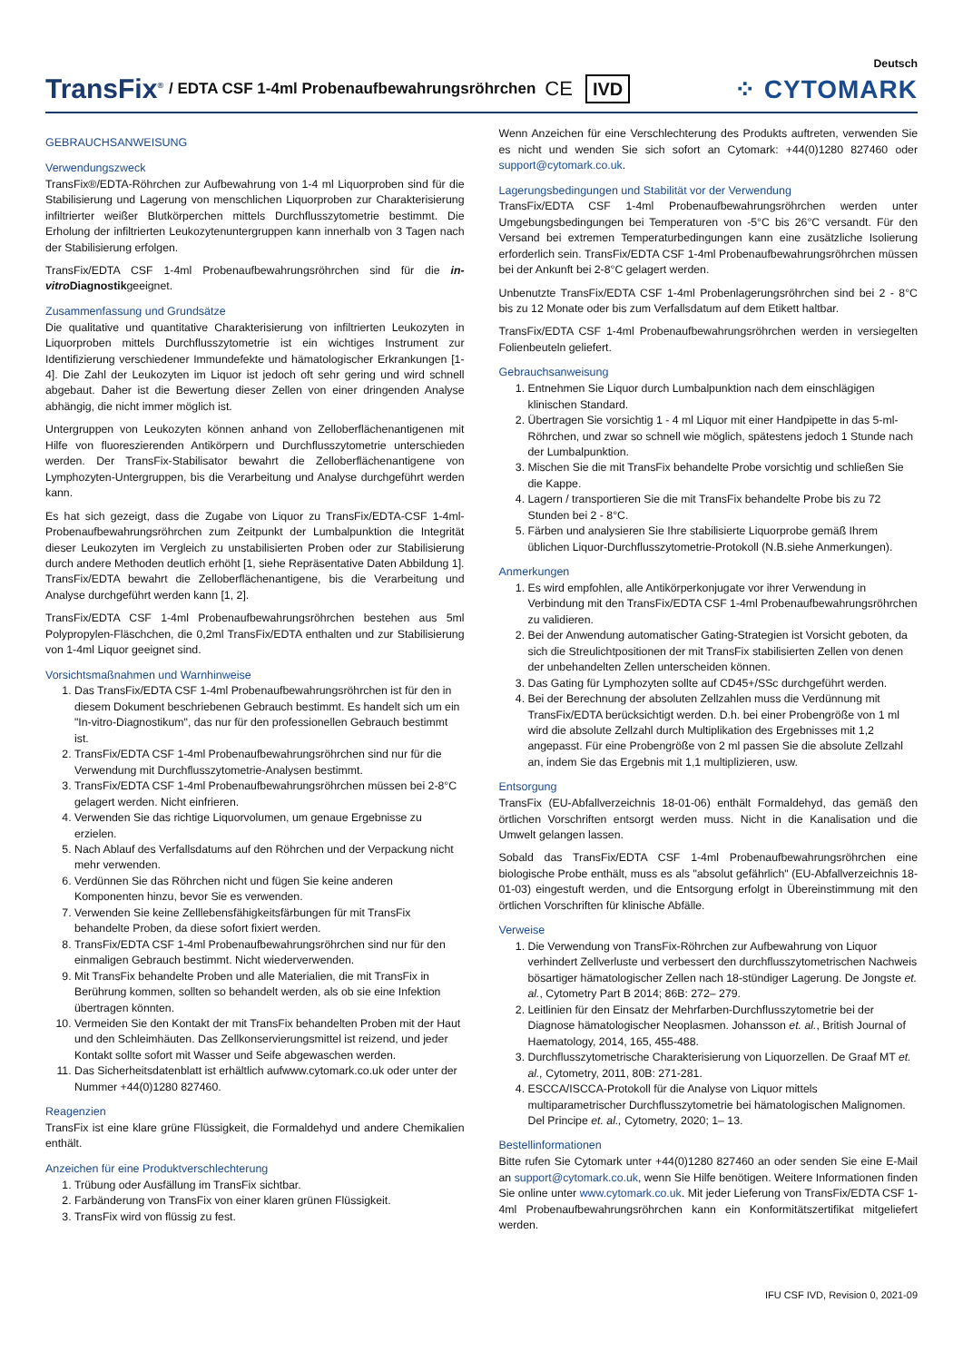TransFix<sup>®</sup> / EDTA CSF 1-4ml Probenaufbewahrungsröhrchen CE IVD
Deutsch
⁘ CYTOMARK
GEBRAUCHSANWEISUNG
Verwendungszweck
TransFix®/EDTA-Röhrchen zur Aufbewahrung von 1-4 ml Liquorproben sind für die Stabilisierung und Lagerung von menschlichen Liquorproben zur Charakterisierung infiltrierter weißer Blutkörperchen mittels Durchflusszytometrie bestimmt. Die Erholung der infiltrierten Leukozytenuntergruppen kann innerhalb von 3 Tagen nach der Stabilisierung erfolgen.
TransFix/EDTA CSF 1-4ml Probenaufbewahrungsröhrchen sind für die in-vitro Diagnostikgeeignet.
Zusammenfassung und Grundsätze
Die qualitative und quantitative Charakterisierung von infiltrierten Leukozyten in Liquorproben mittels Durchflusszytometrie ist ein wichtiges Instrument zur Identifizierung verschiedener Immundefekte und hämatologischer Erkrankungen [1-4]. Die Zahl der Leukozyten im Liquor ist jedoch oft sehr gering und wird schnell abgebaut. Daher ist die Bewertung dieser Zellen von einer dringenden Analyse abhängig, die nicht immer möglich ist.
Untergruppen von Leukozyten können anhand von Zelloberflächenantigenen mit Hilfe von fluoreszierenden Antikörpern und Durchflusszytometrie unterschieden werden. Der TransFix-Stabilisator bewahrt die Zelloberflächenantigene von Lymphozyten-Untergruppen, bis die Verarbeitung und Analyse durchgeführt werden kann.
Es hat sich gezeigt, dass die Zugabe von Liquor zu TransFix/EDTA-CSF 1-4ml-Probenaufbewahrungsröhrchen zum Zeitpunkt der Lumbalpunktion die Integrität dieser Leukozyten im Vergleich zu unstabilisierten Proben oder zur Stabilisierung durch andere Methoden deutlich erhöht [1, siehe Repräsentative Daten Abbildung 1]. TransFix/EDTA bewahrt die Zelloberflächenantigene, bis die Verarbeitung und Analyse durchgeführt werden kann [1, 2].
TransFix/EDTA CSF 1-4ml Probenaufbewahrungsröhrchen bestehen aus 5ml Polypropylen-Fläschchen, die 0,2ml TransFix/EDTA enthalten und zur Stabilisierung von 1-4ml Liquor geeignet sind.
Vorsichtsmaßnahmen und Warnhinweise
1. Das TransFix/EDTA CSF 1-4ml Probenaufbewahrungsröhrchen ist für den in diesem Dokument beschriebenen Gebrauch bestimmt. Es handelt sich um ein "In-vitro-Diagnostikum", das nur für den professionellen Gebrauch bestimmt ist.
2. TransFix/EDTA CSF 1-4ml Probenaufbewahrungsröhrchen sind nur für die Verwendung mit Durchflusszytometrie-Analysen bestimmt.
3. TransFix/EDTA CSF 1-4ml Probenaufbewahrungsröhrchen müssen bei 2-8°C gelagert werden. Nicht einfrieren.
4. Verwenden Sie das richtige Liquorvolumen, um genaue Ergebnisse zu erzielen.
5. Nach Ablauf des Verfallsdatums auf den Röhrchen und der Verpackung nicht mehr verwenden.
6. Verdünnen Sie das Röhrchen nicht und fügen Sie keine anderen Komponenten hinzu, bevor Sie es verwenden.
7. Verwenden Sie keine Zelllebensfähigkeitsfärbungen für mit TransFix behandelte Proben, da diese sofort fixiert werden.
8. TransFix/EDTA CSF 1-4ml Probenaufbewahrungsröhrchen sind nur für den einmaligen Gebrauch bestimmt. Nicht wiederverwenden.
9. Mit TransFix behandelte Proben und alle Materialien, die mit TransFix in Berührung kommen, sollten so behandelt werden, als ob sie eine Infektion übertragen könnten.
10. Vermeiden Sie den Kontakt der mit TransFix behandelten Proben mit der Haut und den Schleimhäuten. Das Zellkonservierungsmittel ist reizend, und jeder Kontakt sollte sofort mit Wasser und Seife abgewaschen werden.
11. Das Sicherheitsdatenblatt ist erhältlich aufwww.cytomark.co.uk oder unter der Nummer +44(0)1280 827460.
Reagenzien
TransFix ist eine klare grüne Flüssigkeit, die Formaldehyd und andere Chemikalien enthält.
Anzeichen für eine Produktverschlechterung
1. Trübung oder Ausfällung im TransFix sichtbar.
2. Farbänderung von TransFix von einer klaren grünen Flüssigkeit.
3. TransFix wird von flüssig zu fest.
Wenn Anzeichen für eine Verschlechterung des Produkts auftreten, verwenden Sie es nicht und wenden Sie sich sofort an Cytomark: +44(0)1280 827460 oder support@cytomark.co.uk.
Lagerungsbedingungen und Stabilität vor der Verwendung
TransFix/EDTA CSF 1-4ml Probenaufbewahrungsröhrchen werden unter Umgebungsbedingungen bei Temperaturen von -5°C bis 26°C versandt. Für den Versand bei extremen Temperaturbedingungen kann eine zusätzliche Isolierung erforderlich sein. TransFix/EDTA CSF 1-4ml Probenaufbewahrungsröhrchen müssen bei der Ankunft bei 2-8°C gelagert werden.
Unbenutzte TransFix/EDTA CSF 1-4ml Probenlagerungsröhrchen sind bei 2 - 8°C bis zu 12 Monate oder bis zum Verfallsdatum auf dem Etikett haltbar.
TransFix/EDTA CSF 1-4ml Probenaufbewahrungsröhrchen werden in versiegelten Folienbeuteln geliefert.
Gebrauchsanweisung
1. Entnehmen Sie Liquor durch Lumbalpunktion nach dem einschlägigen klinischen Standard.
2. Übertragen Sie vorsichtig 1 - 4 ml Liquor mit einer Handpipette in das 5-ml-Röhrchen, und zwar so schnell wie möglich, spätestens jedoch 1 Stunde nach der Lumbalpunktion.
3. Mischen Sie die mit TransFix behandelte Probe vorsichtig und schließen Sie die Kappe.
4. Lagern / transportieren Sie die mit TransFix behandelte Probe bis zu 72 Stunden bei 2 - 8°C.
5. Färben und analysieren Sie Ihre stabilisierte Liquorprobe gemäß Ihrem üblichen Liquor-Durchflusszytometrie-Protokoll (N.B.siehe Anmerkungen).
Anmerkungen
1. Es wird empfohlen, alle Antikörperkonjugate vor ihrer Verwendung in Verbindung mit den TransFix/EDTA CSF 1-4ml Probenaufbewahrungsröhrchen zu validieren.
2. Bei der Anwendung automatischer Gating-Strategien ist Vorsicht geboten, da sich die Streulichtpositionen der mit TransFix stabilisierten Zellen von denen der unbehandelten Zellen unterscheiden können.
3. Das Gating für Lymphozyten sollte auf CD45+/SSc durchgeführt werden.
4. Bei der Berechnung der absoluten Zellzahlen muss die Verdünnung mit TransFix/EDTA berücksichtigt werden. D.h. bei einer Probengröße von 1 ml wird die absolute Zellzahl durch Multiplikation des Ergebnisses mit 1,2 angepasst. Für eine Probengröße von 2 ml passen Sie die absolute Zellzahl an, indem Sie das Ergebnis mit 1,1 multiplizieren, usw.
Entsorgung
TransFix (EU-Abfallverzeichnis 18-01-06) enthält Formaldehyd, das gemäß den örtlichen Vorschriften entsorgt werden muss. Nicht in die Kanalisation und die Umwelt gelangen lassen.
Sobald das TransFix/EDTA CSF 1-4ml Probenaufbewahrungsröhrchen eine biologische Probe enthält, muss es als "absolut gefährlich" (EU-Abfallverzeichnis 18-01-03) eingestuft werden, und die Entsorgung erfolgt in Übereinstimmung mit den örtlichen Vorschriften für klinische Abfälle.
Verweise
1. Die Verwendung von TransFix-Röhrchen zur Aufbewahrung von Liquor verhindert Zellverluste und verbessert den durchflusszytometrischen Nachweis bösartiger hämatologischer Zellen nach 18-stündiger Lagerung. De Jongste et. al., Cytometry Part B 2014; 86B: 272– 279.
2. Leitlinien für den Einsatz der Mehrfarben-Durchflusszytometrie bei der Diagnose hämatologischer Neoplasmen. Johansson et. al., British Journal of Haematology, 2014, 165, 455-488.
3. Durchflusszytometrische Charakterisierung von Liquorzellen. De Graaf MT et. al., Cytometry, 2011, 80B: 271-281.
4. ESCCA/ISCCA-Protokoll für die Analyse von Liquor mittels multiparametrischer Durchflusszytometrie bei hämatologischen Malignomen. Del Principe et. al., Cytometry, 2020; 1– 13.
Bestellinformationen
Bitte rufen Sie Cytomark unter +44(0)1280 827460 an oder senden Sie eine E-Mail an support@cytomark.co.uk, wenn Sie Hilfe benötigen. Weitere Informationen finden Sie online unter www.cytomark.co.uk. Mit jeder Lieferung von TransFix/EDTA CSF 1-4ml Probenaufbewahrungsröhrchen kann ein Konformitätszertifikat mitgeliefert werden.
IFU CSF IVD, Revision 0, 2021-09